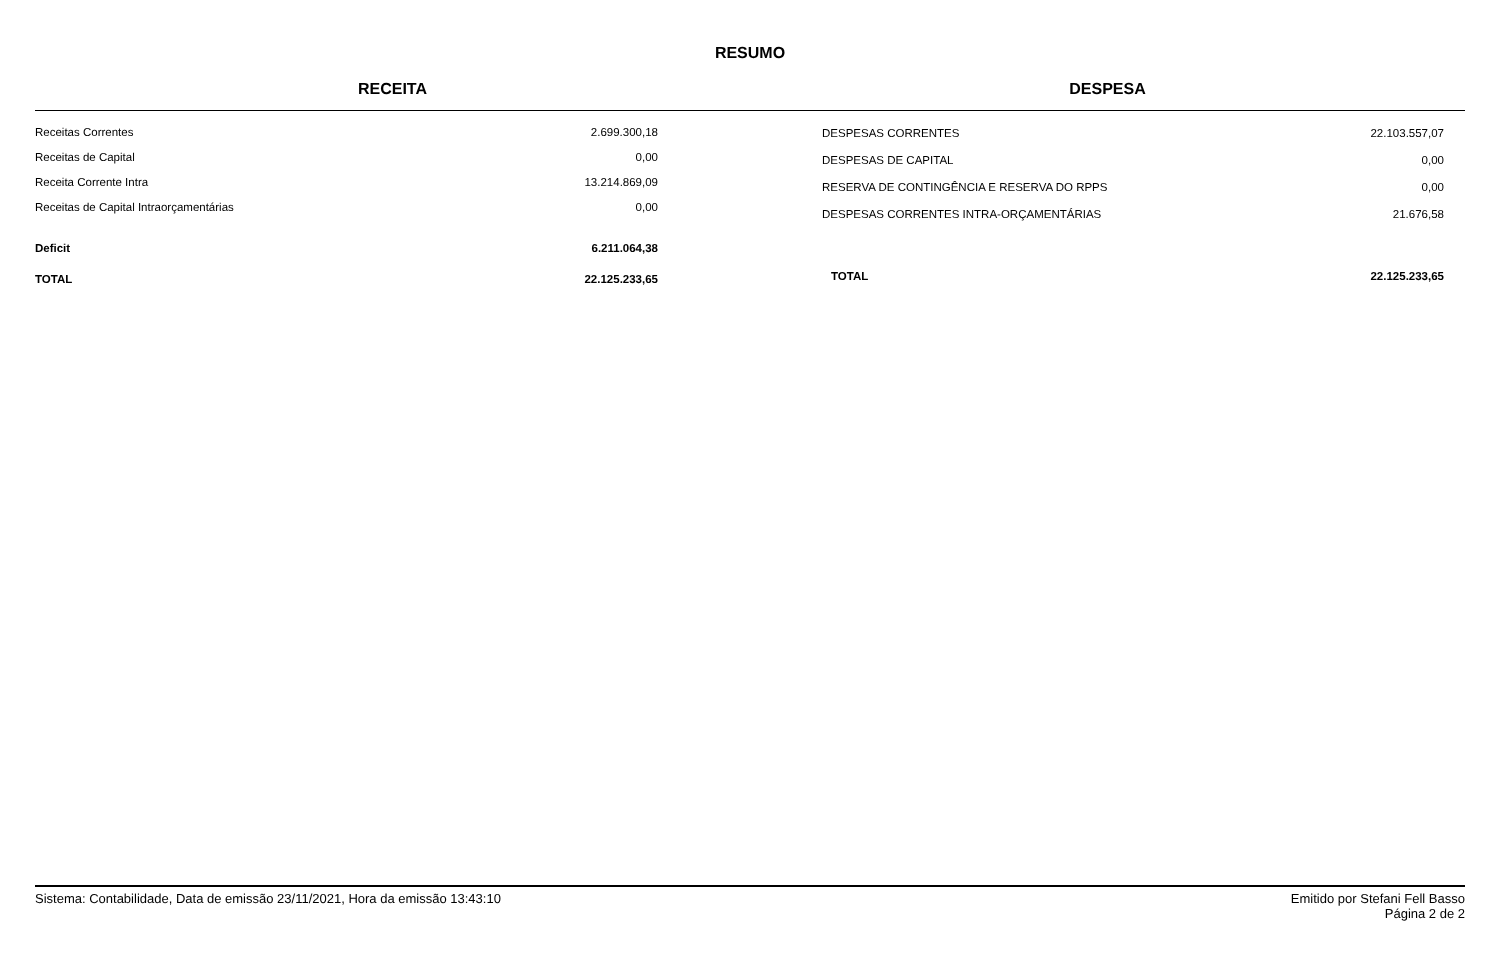RESUMO
RECEITA DESPESA
| Receitas Correntes | 2.699.300,18 |
| Receitas de Capital | 0,00 |
| Receita Corrente Intra | 13.214.869,09 |
| Receitas de Capital Intraorçamentárias | 0,00 |
| Deficit | 6.211.064,38 |
| TOTAL | 22.125.233,65 |
| DESPESAS CORRENTES | 22.103.557,07 |
| DESPESAS DE CAPITAL | 0,00 |
| RESERVA DE CONTINGÊNCIA E RESERVA DO RPPS | 0,00 |
| DESPESAS CORRENTES INTRA-ORÇAMENTÁRIAS | 21.676,58 |
| TOTAL | 22.125.233,65 |
Sistema: Contabilidade, Data de emissão 23/11/2021, Hora da emissão 13:43:10
Emitido por Stefani Fell Basso
Página 2 de 2